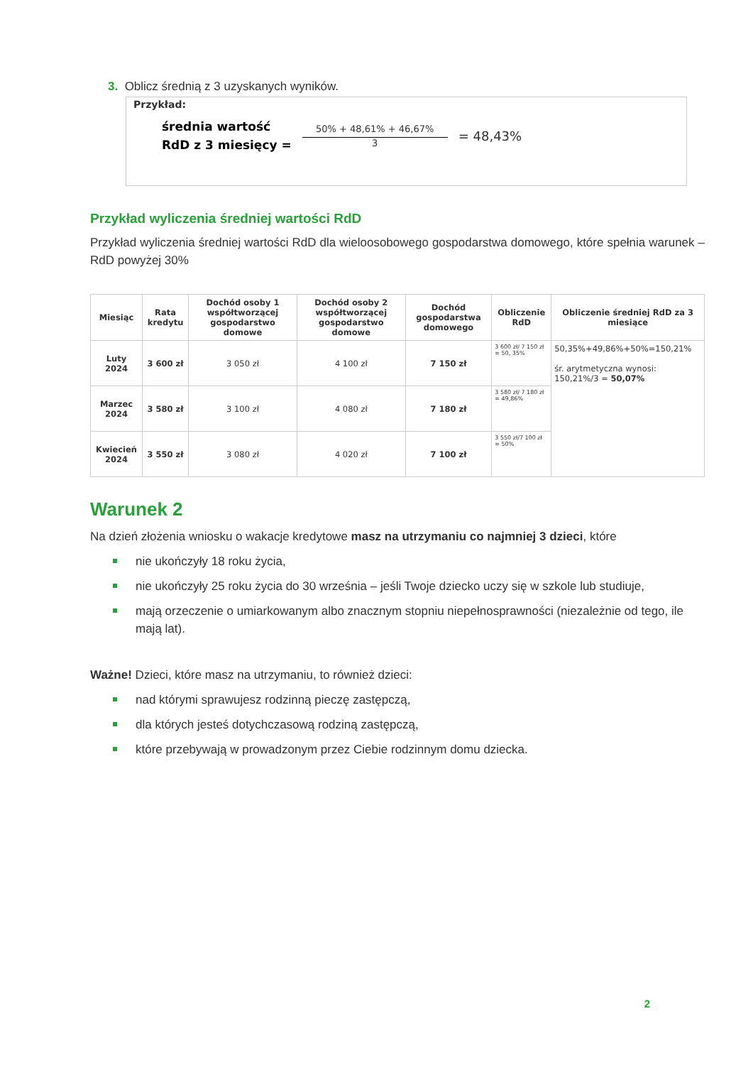3. Oblicz średnią z 3 uzyskanych wyników.
Przykład:
średnia wartość
RdD z 3 miesięcy =
50% + 48,61% + 46,67%
3
= 48,43%
Przykład wyliczenia średniej wartości RdD
Przykład wyliczenia średniej wartości RdD dla wieloosobowego gospodarstwa domowego, które spełnia warunek – RdD powyżej 30%
| Miesiąc | Rata kredytu | Dochód osoby 1 współtworzącej gospodarstwo domowe | Dochód osoby 2 współtworzącej gospodarstwo domowe | Dochód gospodarstwa domowego | Obliczenie RdD | Obliczenie średniej RdD za 3 miesiące |
| --- | --- | --- | --- | --- | --- | --- |
| Luty 2024 | 3 600 zł | 3 050 zł | 4 100 zł | 7 150 zł | 3 600 zł/ 7 150 zł = 50, 35% | 50,35%+49,86%+50%=150,21% śr. arytmetyczna wynosi: 150,21%/3 = 50,07% |
| Marzec 2024 | 3 580 zł | 3 100 zł | 4 080 zł | 7 180 zł | 3 580 zł/ 7 180 zł = 49,86% | |
| Kwiecień 2024 | 3 550 zł | 3 080 zł | 4 020 zł | 7 100 zł | 3 550 zł/7 100 zł = 50% | |
Warunek 2
Na dzień złożenia wniosku o wakacje kredytowe masz na utrzymaniu co najmniej 3 dzieci, które
nie ukończyły 18 roku życia,
nie ukończyły 25 roku życia do 30 września – jeśli Twoje dziecko uczy się w szkole lub studiuje,
mają orzeczenie o umiarkowanym albo znacznym stopniu niepełnosprawności (niezależnie od tego, ile mają lat).
Ważne! Dzieci, które masz na utrzymaniu, to również dzieci:
nad którymi sprawujesz rodzinną pieczę zastępczą,
dla których jesteś dotychczasową rodziną zastępczą,
które przebywają w prowadzonym przez Ciebie rodzinnym domu dziecka.
2